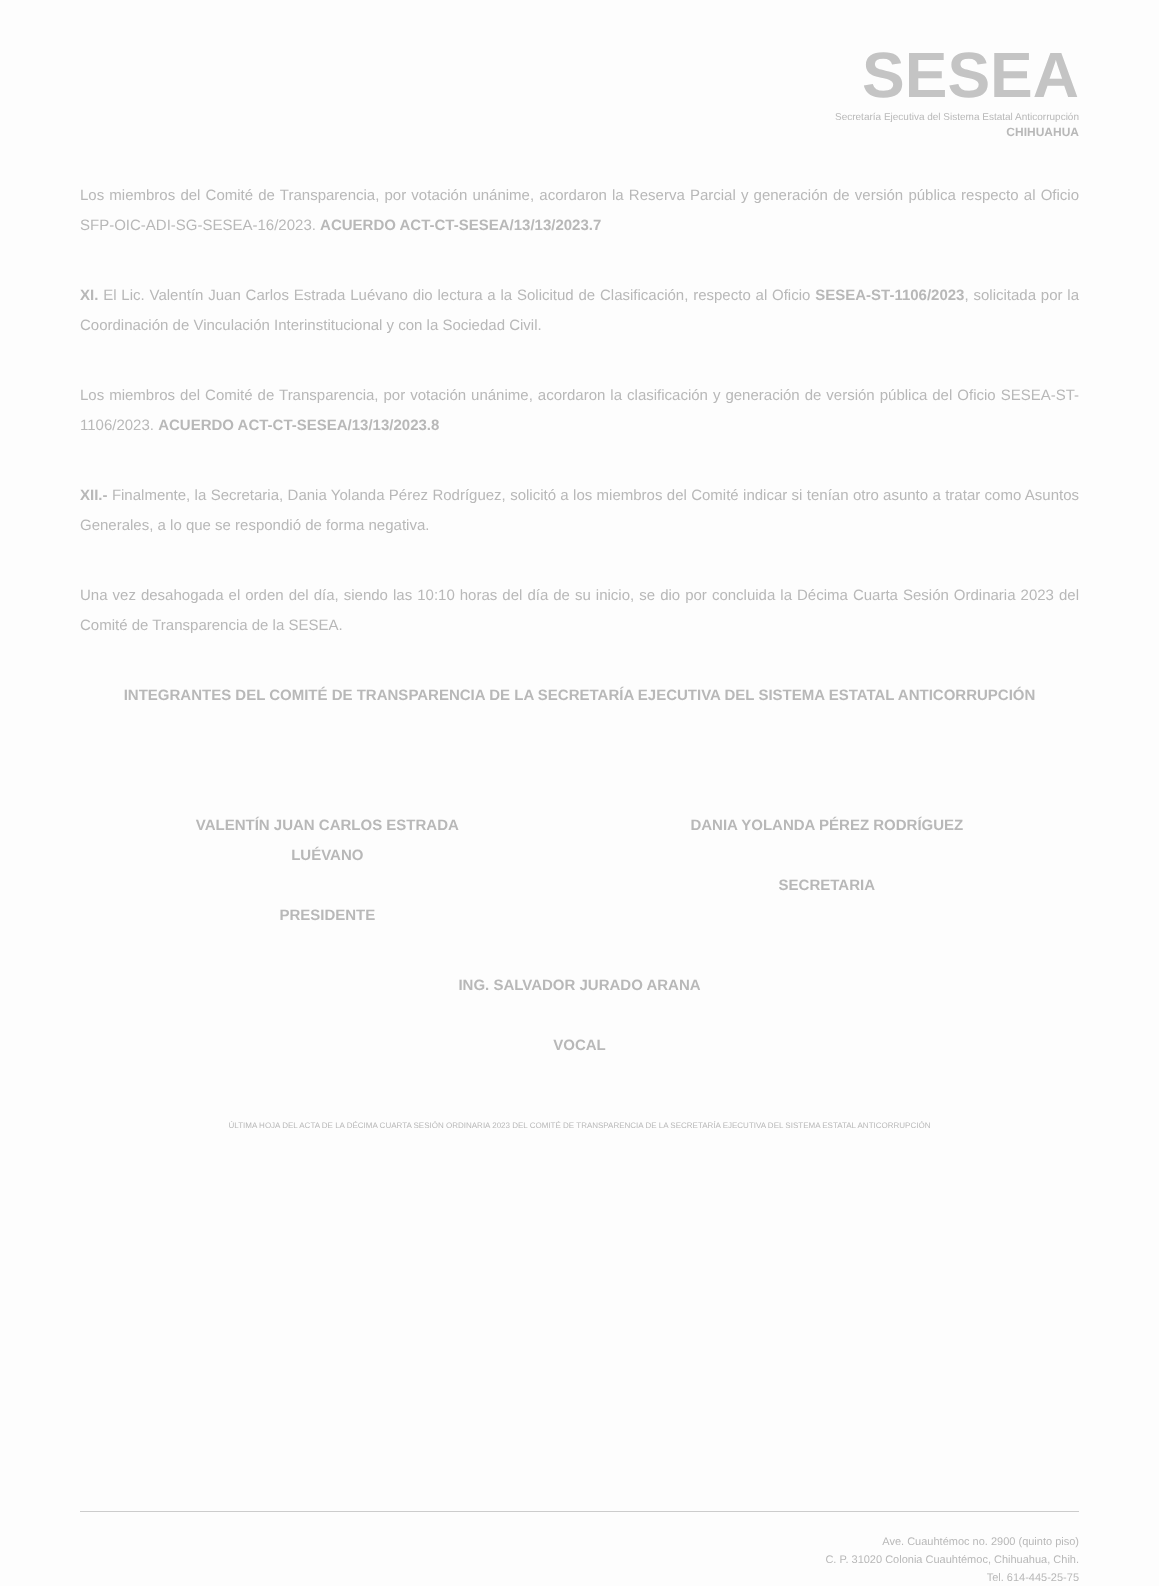SESEA
Secretaría Ejecutiva del Sistema Estatal Anticorrupción
CHIHUAHUA
Los miembros del Comité de Transparencia, por votación unánime, acordaron la Reserva Parcial y generación de versión pública respecto al Oficio SFP-OIC-ADI-SG-SESEA-16/2023. ACUERDO ACT-CT-SESEA/13/13/2023.7
XI. El Lic. Valentín Juan Carlos Estrada Luévano dio lectura a la Solicitud de Clasificación, respecto al Oficio SESEA-ST-1106/2023, solicitada por la Coordinación de Vinculación Interinstitucional y con la Sociedad Civil.
Los miembros del Comité de Transparencia, por votación unánime, acordaron la clasificación y generación de versión pública del Oficio SESEA-ST-1106/2023. ACUERDO ACT-CT-SESEA/13/13/2023.8
XII.- Finalmente, la Secretaria, Dania Yolanda Pérez Rodríguez, solicitó a los miembros del Comité indicar si tenían otro asunto a tratar como Asuntos Generales, a lo que se respondió de forma negativa.
Una vez desahogada el orden del día, siendo las 10:10 horas del día de su inicio, se dio por concluida la Décima Cuarta Sesión Ordinaria 2023 del Comité de Transparencia de la SESEA.
INTEGRANTES DEL COMITÉ DE TRANSPARENCIA DE LA SECRETARÍA EJECUTIVA DEL SISTEMA ESTATAL ANTICORRUPCIÓN
VALENTÍN JUAN CARLOS ESTRADA
LUÉVANO
PRESIDENTE
DANIA YOLANDA PÉREZ RODRÍGUEZ
SECRETARIA
ING. SALVADOR JURADO ARANA
VOCAL
ÚLTIMA HOJA DEL ACTA DE LA DÉCIMA CUARTA SESIÓN ORDINARIA 2023 DEL COMITÉ DE TRANSPARENCIA DE LA SECRETARÍA EJECUTIVA DEL SISTEMA ESTATAL ANTICORRUPCIÓN
Ave. Cuauhtémoc no. 2900 (quinto piso)
C. P. 31020 Colonia Cuauhtémoc, Chihuahua, Chih.
Tel. 614-445-25-75